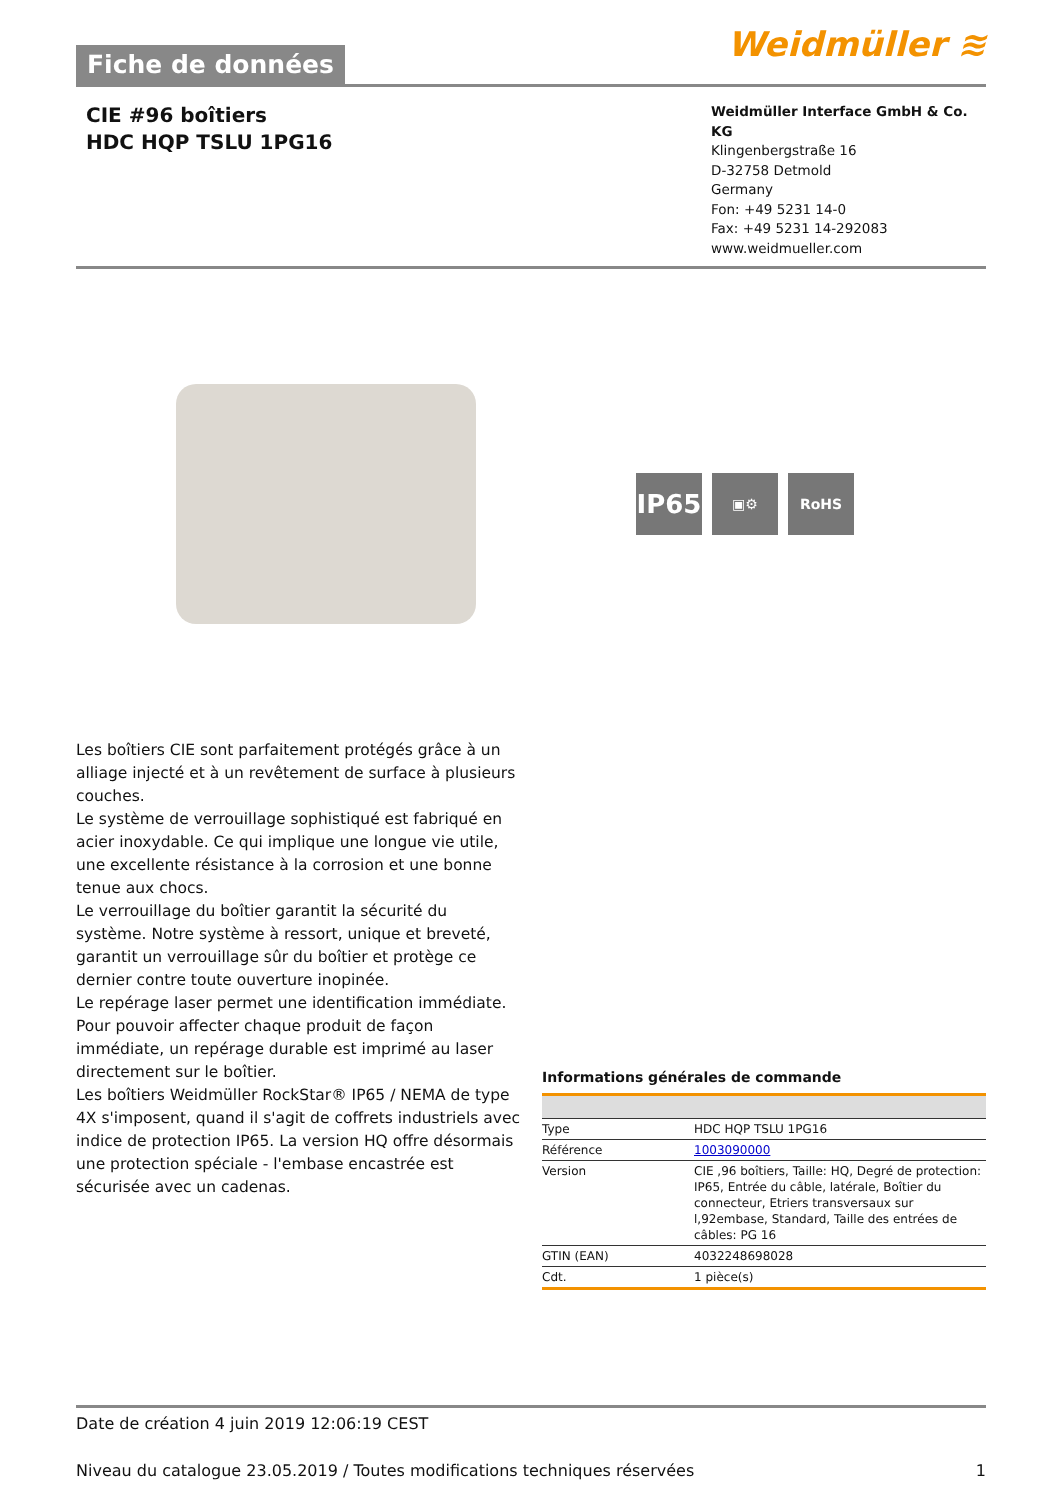Fiche de données
Weidmüller ≋
CIE #96 boîtiers
HDC HQP TSLU 1PG16
Weidmüller Interface GmbH & Co. KG
Klingenbergstraße 16
D-32758 Detmold
Germany
Fon: +49 5231 14-0
Fax: +49 5231 14-292083
www.weidmueller.com
IP65
▣⚙ RoHS
Les boîtiers CIE sont parfaitement protégés grâce à un alliage injecté et à un revêtement de surface à plusieurs couches.
Le système de verrouillage sophistiqué est fabriqué en acier inoxydable. Ce qui implique une longue vie utile, une excellente résistance à la corrosion et une bonne tenue aux chocs.
Le verrouillage du boîtier garantit la sécurité du système. Notre système à ressort, unique et breveté, garantit un verrouillage sûr du boîtier et protège ce dernier contre toute ouverture inopinée.
Le repérage laser permet une identification immédiate. Pour pouvoir affecter chaque produit de façon immédiate, un repérage durable est imprimé au laser directement sur le boîtier.
Les boîtiers Weidmüller RockStar® IP65 / NEMA de type 4X s'imposent, quand il s'agit de coffrets industriels avec indice de protection IP65. La version HQ offre désormais une protection spéciale - l'embase encastrée est sécurisée avec un cadenas.
Informations générales de commande
| Type | HDC HQP TSLU 1PG16 |
| Référence | 1003090000 |
| Version | CIE ,96 boîtiers, Taille: HQ, Degré de protection: IP65, Entrée du câble, latérale, Boîtier du connecteur, Etriers transversaux sur l,92embase, Standard, Taille des entrées de câbles: PG 16 |
| GTIN (EAN) | 4032248698028 |
| Cdt. | 1 pièce(s) |
Date de création 4 juin 2019 12:06:19 CEST
Niveau du catalogue 23.05.2019 / Toutes modifications techniques réservées 1